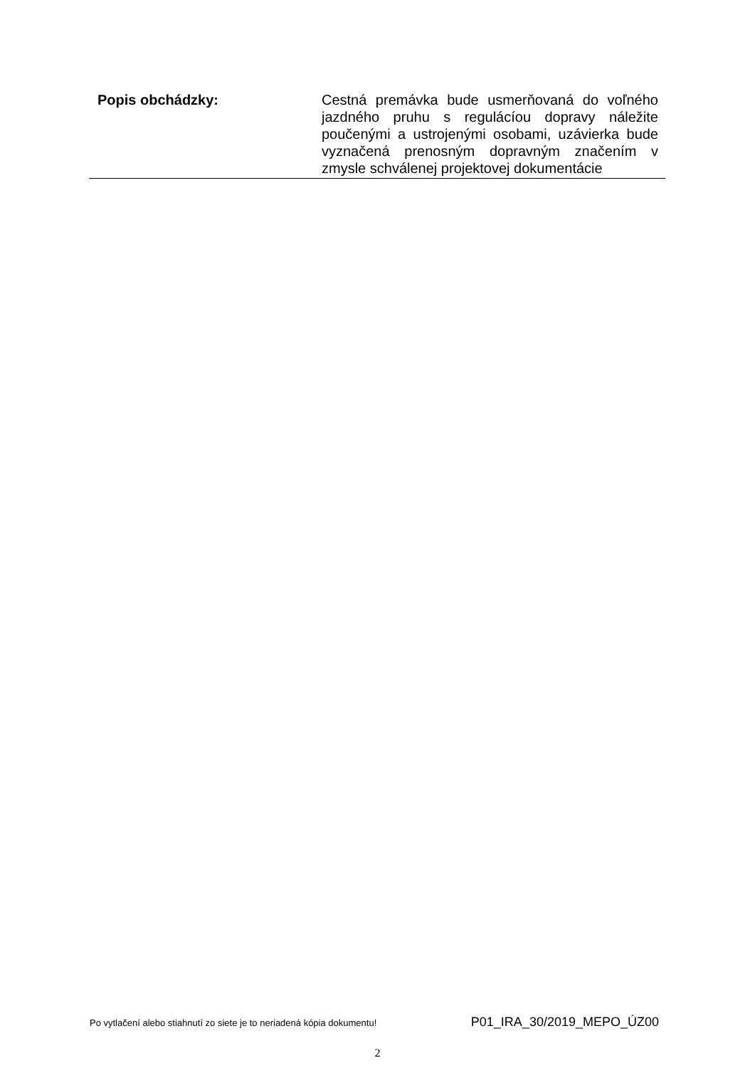| Popis obchádzky: | Cestná premávka bude usmerňovaná do voľného jazdného pruhu s regulácíou dopravy náležite poučenými a ustrojenými osobami, uzávierka bude vyznačená prenosným dopravným značením v zmysle schválenej projektovej dokumentácie |
Po vytlačení alebo stiahnutí zo siete je to neriadená kópia dokumentu! P01_IRA_30/2019_MEPO_ÚZ00
2